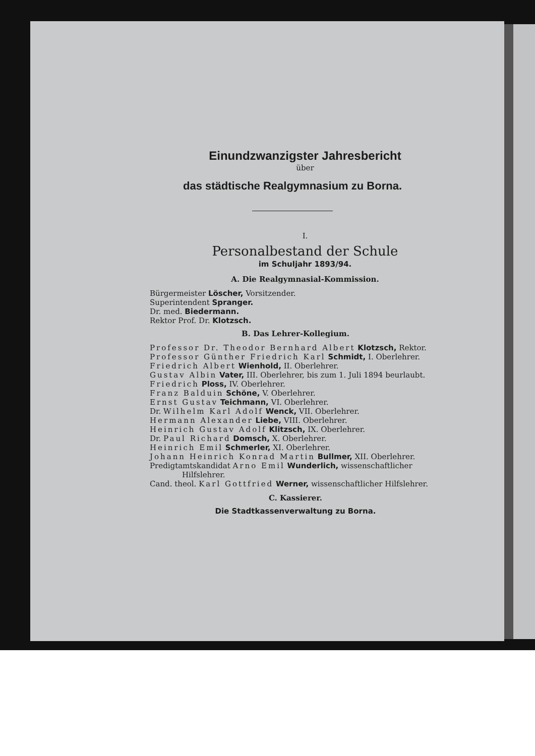Einundzwanzigster Jahresbericht
über
das städtische Realgymnasium zu Borna.
I.
Personalbestand der Schule
im Schuljahr 1893/94.
A. Die Realgymnasial-Kommission.
Bürgermeister Löscher, Vorsitzender.
Superintendent Spranger.
Dr. med. Biedermann.
Rektor Prof. Dr. Klotzsch.
B. Das Lehrer-Kollegium.
Professor Dr. Theodor Bernhard Albert Klotzsch, Rektor.
Professor Günther Friedrich Karl Schmidt, I. Oberlehrer.
Friedrich Albert Wienhold, II. Oberlehrer.
Gustav Albin Vater, III. Oberlehrer, bis zum 1. Juli 1894 beurlaubt.
Friedrich Ploss, IV. Oberlehrer.
Franz Balduin Schöne, V. Oberlehrer.
Ernst Gustav Teichmann, VI. Oberlehrer.
Dr. Wilhelm Karl Adolf Wenck, VII. Oberlehrer.
Hermann Alexander Liebe, VIII. Oberlehrer.
Heinrich Gustav Adolf Klitzsch, IX. Oberlehrer.
Dr. Paul Richard Domsch, X. Oberlehrer.
Heinrich Emil Schmerler, XI. Oberlehrer.
Johann Heinrich Konrad Martin Bullmer, XII. Oberlehrer.
Predigtamtskandidat Arno Emil Wunderlich, wissenschaftlicher
Hilfslehrer.
Cand. theol. Karl Gottfried Werner, wissenschaftlicher Hilfslehrer.
C. Kassierer.
Die Stadtkassenverwaltung zu Borna.